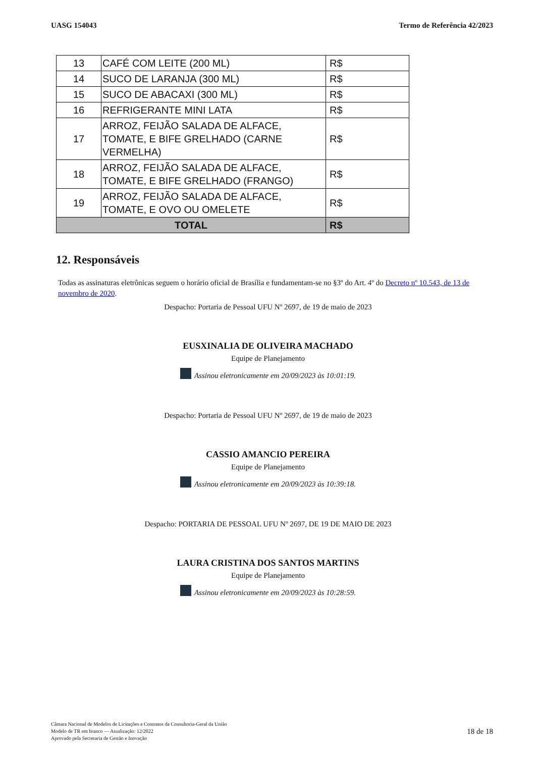UASG 154043 Termo de Referência 42/2023
| 13 | CAFÉ COM LEITE (200 ML) | R$ |
| 14 | SUCO DE LARANJA (300 ML) | R$ |
| 15 | SUCO DE ABACAXI (300 ML) | R$ |
| 16 | REFRIGERANTE MINI LATA | R$ |
| 17 | ARROZ, FEIJÃO SALADA DE ALFACE, TOMATE, E BIFE GRELHADO (CARNE VERMELHA) | R$ |
| 18 | ARROZ, FEIJÃO SALADA DE ALFACE, TOMATE, E BIFE GRELHADO (FRANGO) | R$ |
| 19 | ARROZ, FEIJÃO SALADA DE ALFACE, TOMATE, E OVO OU OMELETE | R$ |
| TOTAL | | R$ |
12. Responsáveis
Todas as assinaturas eletrônicas seguem o horário oficial de Brasília e fundamentam-se no §3º do Art. 4º do Decreto nº 10.543, de 13 de novembro de 2020.
Despacho: Portaria de Pessoal UFU Nº 2697, de 19 de maio de 2023
EUSXINALIA DE OLIVEIRA MACHADO
Equipe de Planejamento
Assinou eletronicamente em 20/09/2023 às 10:01:19.
Despacho: Portaria de Pessoal UFU Nº 2697, de 19 de maio de 2023
CASSIO AMANCIO PEREIRA
Equipe de Planejamento
Assinou eletronicamente em 20/09/2023 às 10:39:18.
Despacho: PORTARIA DE PESSOAL UFU Nº 2697, DE 19 DE MAIO DE 2023
LAURA CRISTINA DOS SANTOS MARTINS
Equipe de Planejamento
Assinou eletronicamente em 20/09/2023 às 10:28:59.
Câmara Nacional de Modelos de Licitações e Contratos da Consultoria-Geral da União
Modelo de TR em branco — Atualização: 12/2022
Aprovado pela Secretaria de Gestão e Inovação
18 de 18